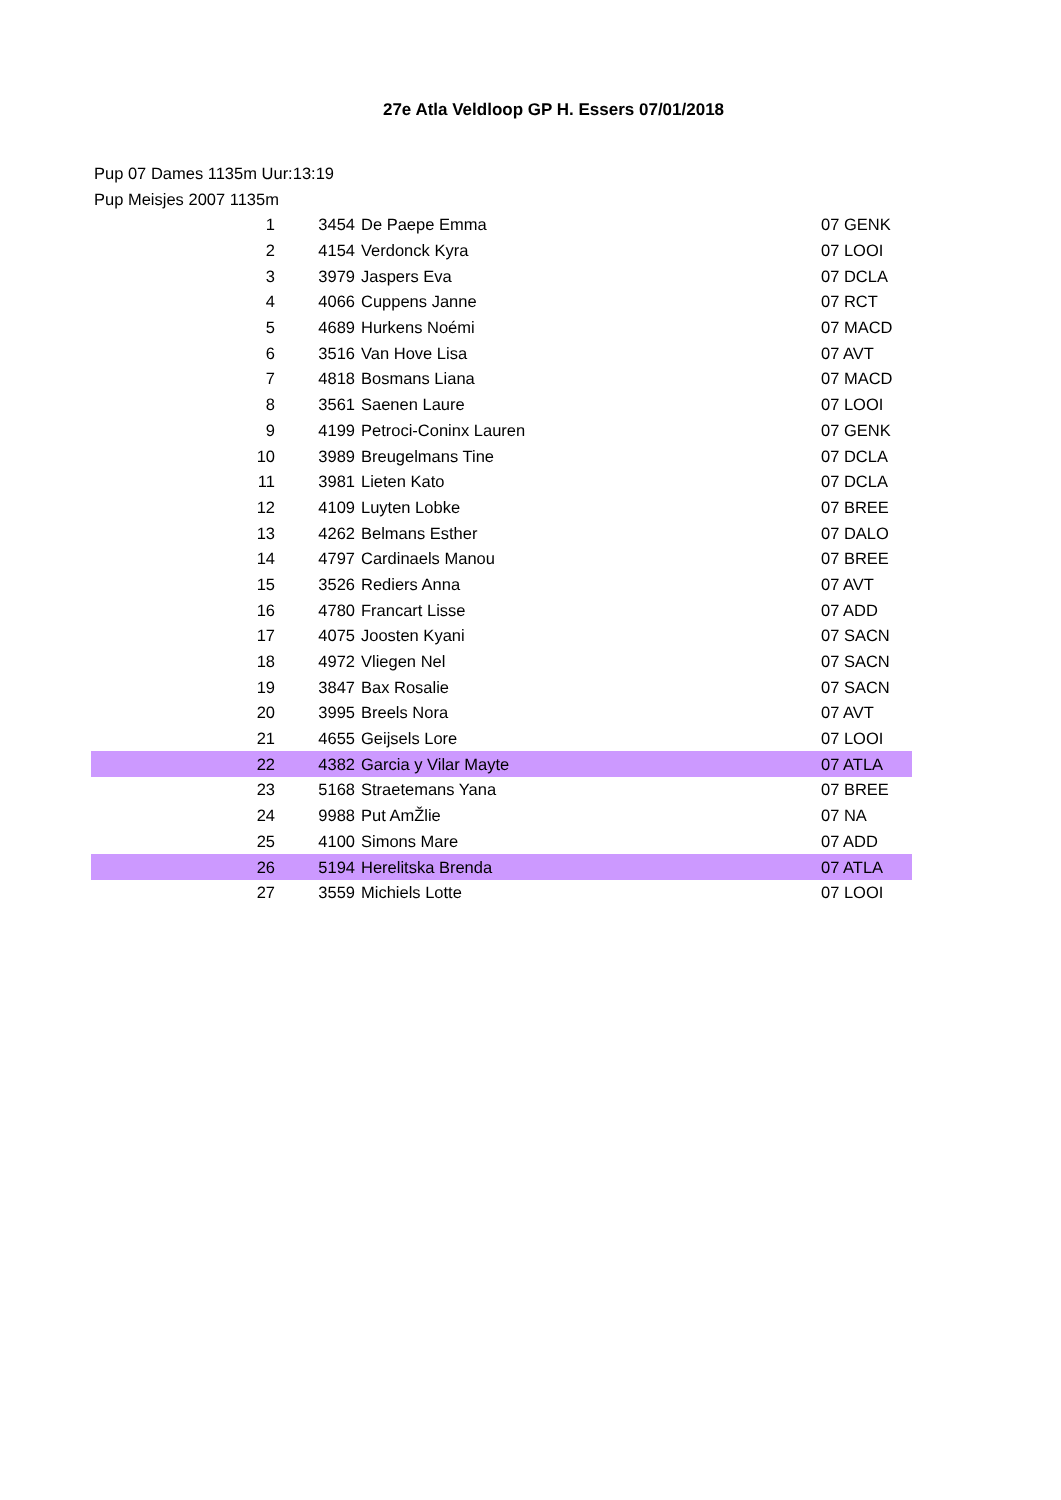27e Atla Veldloop GP H. Essers 07/01/2018
Pup 07 Dames 1135m Uur:13:19
Pup Meisjes 2007 1135m
| 1 | 3454 | De Paepe Emma | 07 GENK |
| 2 | 4154 | Verdonck Kyra | 07 LOOI |
| 3 | 3979 | Jaspers Eva | 07 DCLA |
| 4 | 4066 | Cuppens Janne | 07 RCT |
| 5 | 4689 | Hurkens Noémi | 07 MACD |
| 6 | 3516 | Van Hove Lisa | 07 AVT |
| 7 | 4818 | Bosmans Liana | 07 MACD |
| 8 | 3561 | Saenen Laure | 07 LOOI |
| 9 | 4199 | Petroci-Coninx Lauren | 07 GENK |
| 10 | 3989 | Breugelmans Tine | 07 DCLA |
| 11 | 3981 | Lieten Kato | 07 DCLA |
| 12 | 4109 | Luyten Lobke | 07 BREE |
| 13 | 4262 | Belmans Esther | 07 DALO |
| 14 | 4797 | Cardinaels Manou | 07 BREE |
| 15 | 3526 | Rediers Anna | 07 AVT |
| 16 | 4780 | Francart Lisse | 07 ADD |
| 17 | 4075 | Joosten Kyani | 07 SACN |
| 18 | 4972 | Vliegen Nel | 07 SACN |
| 19 | 3847 | Bax Rosalie | 07 SACN |
| 20 | 3995 | Breels Nora | 07 AVT |
| 21 | 4655 | Geijsels Lore | 07 LOOI |
| 22 | 4382 | Garcia y Vilar Mayte | 07 ATLA |
| 23 | 5168 | Straetemans Yana | 07 BREE |
| 24 | 9988 | Put AmŽlie | 07 NA |
| 25 | 4100 | Simons Mare | 07 ADD |
| 26 | 5194 | Herelitska Brenda | 07 ATLA |
| 27 | 3559 | Michiels Lotte | 07 LOOI |